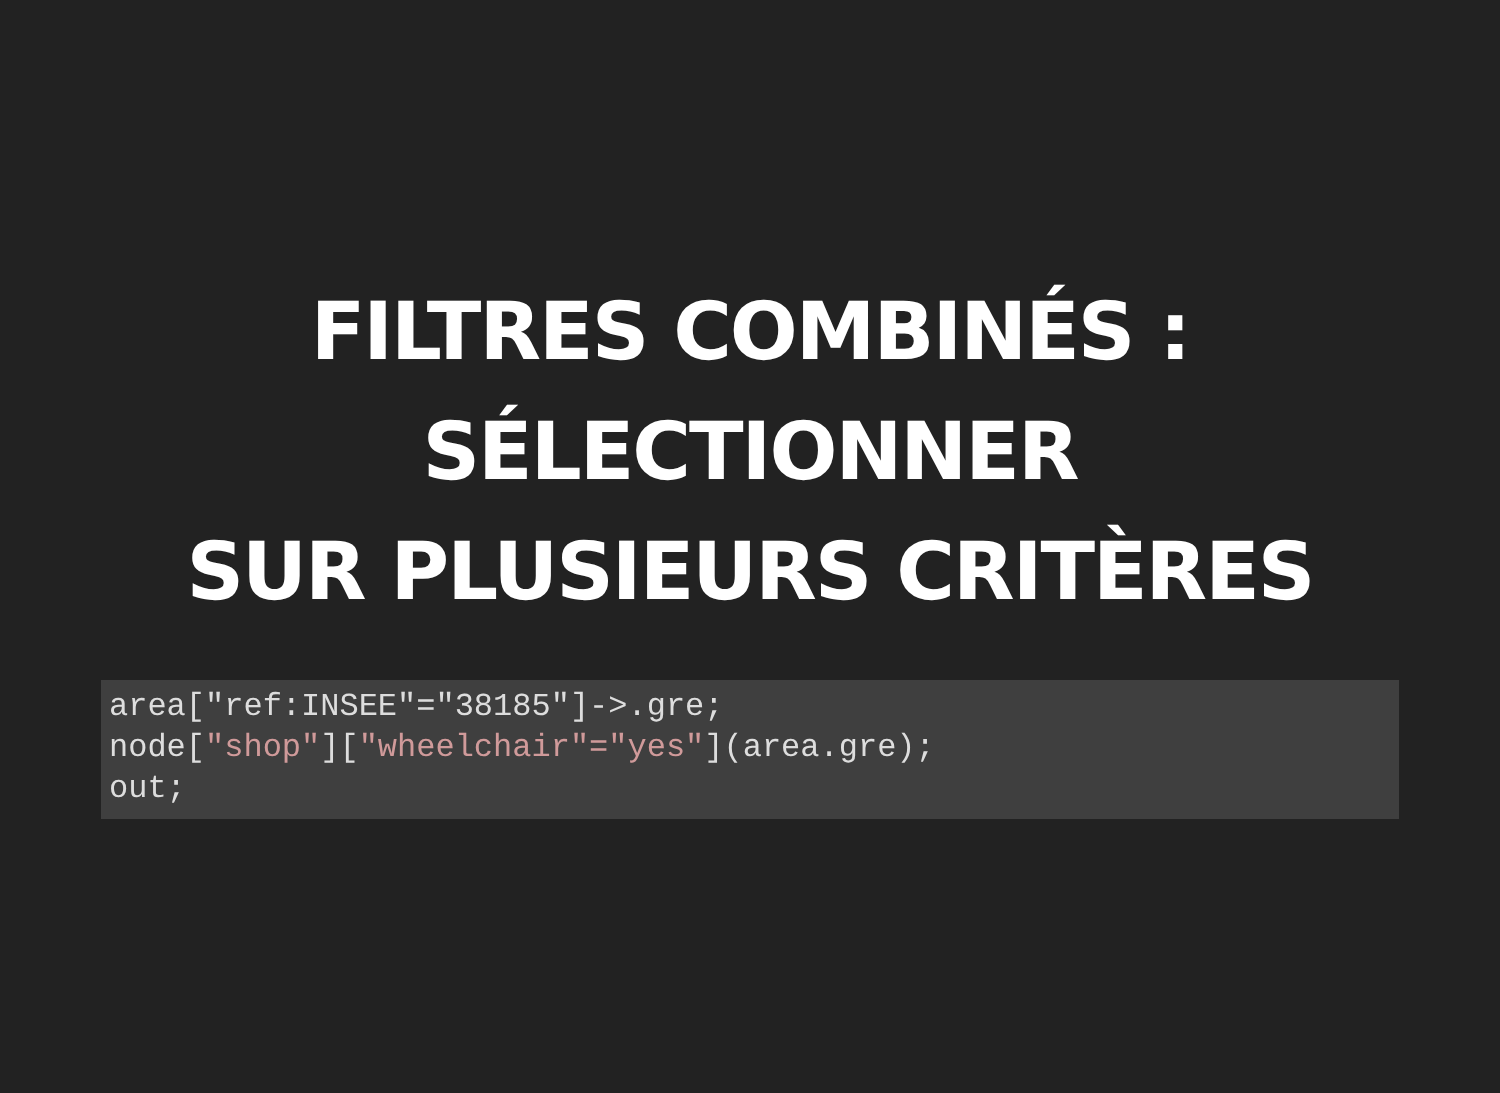FILTRES COMBINÉS :
SÉLECTIONNER
SUR PLUSIEURS CRITÈRES
area["ref:INSEE"="38185"]->.gre;
node["shop"]["wheelchair"="yes"](area.gre);
out;